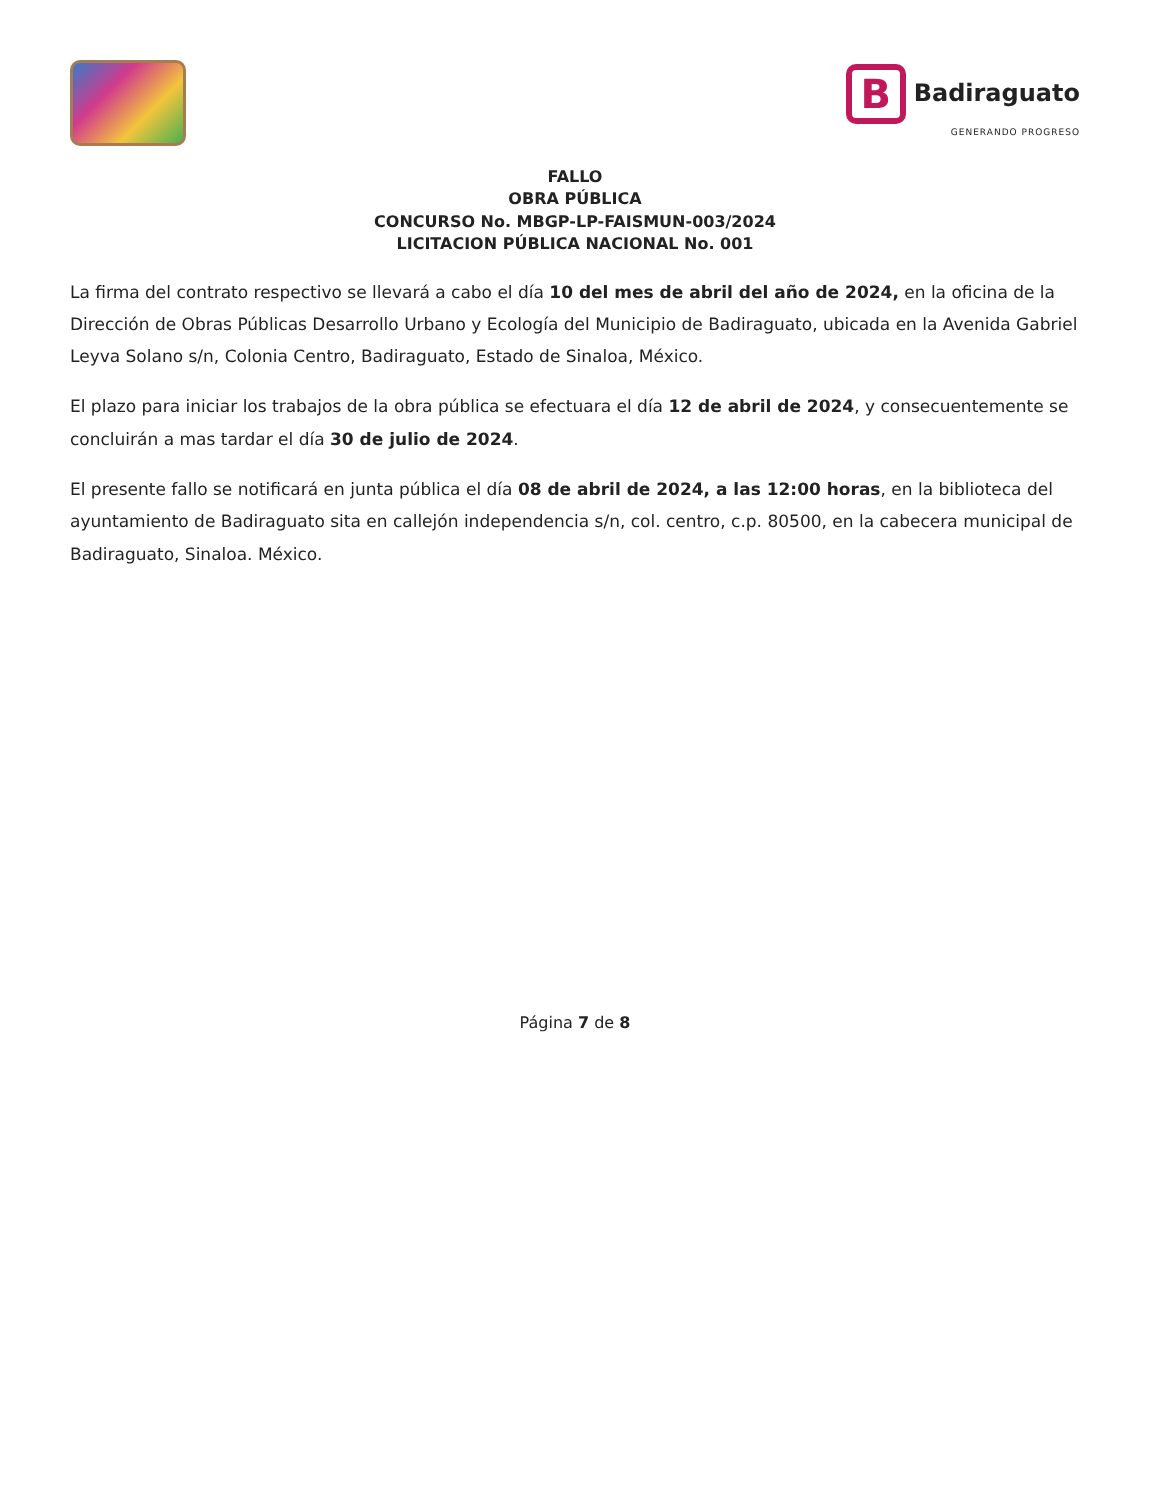B Badiraguato
GENERANDO PROGRESO
FALLO
OBRA PÚBLICA
CONCURSO No. MBGP-LP-FAISMUN-003/2024
LICITACION PÚBLICA NACIONAL No. 001
La firma del contrato respectivo se llevará a cabo el día 10 del mes de abril del año de 2024, en la oficina de la Dirección de Obras Públicas Desarrollo Urbano y Ecología del Municipio de Badiraguato, ubicada en la Avenida Gabriel Leyva Solano s/n, Colonia Centro, Badiraguato, Estado de Sinaloa, México.
El plazo para iniciar los trabajos de la obra pública se efectuara el día 12 de abril de 2024, y consecuentemente se concluirán a mas tardar el día 30 de julio de 2024.
El presente fallo se notificará en junta pública el día 08 de abril de 2024, a las 12:00 horas, en la biblioteca del ayuntamiento de Badiraguato sita en callejón independencia s/n, col. centro, c.p. 80500, en la cabecera municipal de Badiraguato, Sinaloa. México.
Página 7 de 8